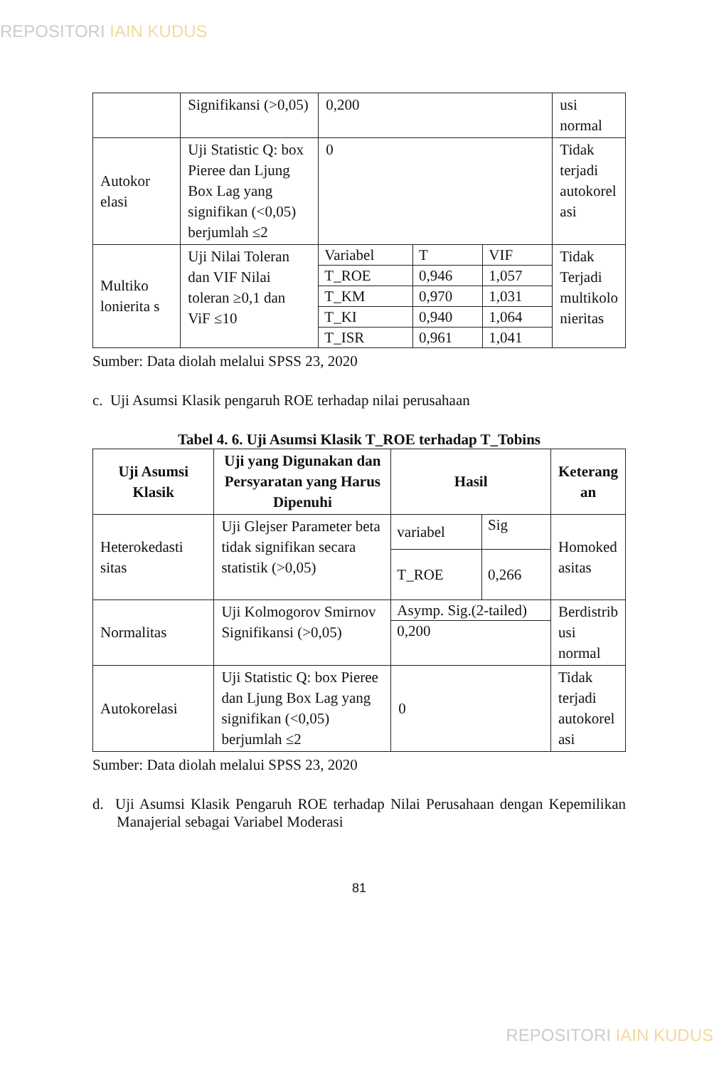REPOSITORI IAIN KUDUS
| | Signifikansi (>0,05) | 0,200 | usi normal |
| Autokor elasi | Uji Statistic Q: box Pieree dan Ljung Box Lag yang signifikan (<0,05) berjumlah ≤2 | 0 | Tidak terjadi autokorel asi |
| Multiko lonierita s | Uji Nilai Toleran dan VIF Nilai toleran ≥0,1 dan ViF ≤10 | / Variabel / T / VIF / / T_ROE / 0,946 / 1,057 / / T_KM / 0,970 / 1,031 / / T_KI / 0,940 / 1,064 / / T_ISR / 0,961 / 1,041 / | Tidak Terjadi multikolo nieritas |
Sumber: Data diolah melalui SPSS 23, 2020
c. Uji Asumsi Klasik pengaruh ROE terhadap nilai perusahaan
Tabel 4. 6. Uji Asumsi Klasik T_ROE terhadap T_Tobins
| Uji Asumsi Klasik | Uji yang Digunakan dan Persyaratan yang Harus Dipenuhi | Hasil | Keterang an |
| --- | --- | --- | --- |
| Heterokedasti sitas | Uji Glejser Parameter beta tidak signifikan secara statistik (>0,05) | / variabel / Sig / / T_ROE / 0,266 / | Homoked asitas |
| Normalitas | Uji Kolmogorov Smirnov Signifikansi (>0,05) | / Asymp. Sig.(2-tailed) / / 0,200 / | Berdistrib usi normal |
| Autokorelasi | Uji Statistic Q: box Pieree dan Ljung Box Lag yang signifikan (<0,05) berjumlah ≤2 | 0 | Tidak terjadi autokorel asi |
Sumber: Data diolah melalui SPSS 23, 2020
d. Uji Asumsi Klasik Pengaruh ROE terhadap Nilai Perusahaan dengan Kepemilikan Manajerial sebagai Variabel Moderasi
81
REPOSITORI IAIN KUDUS